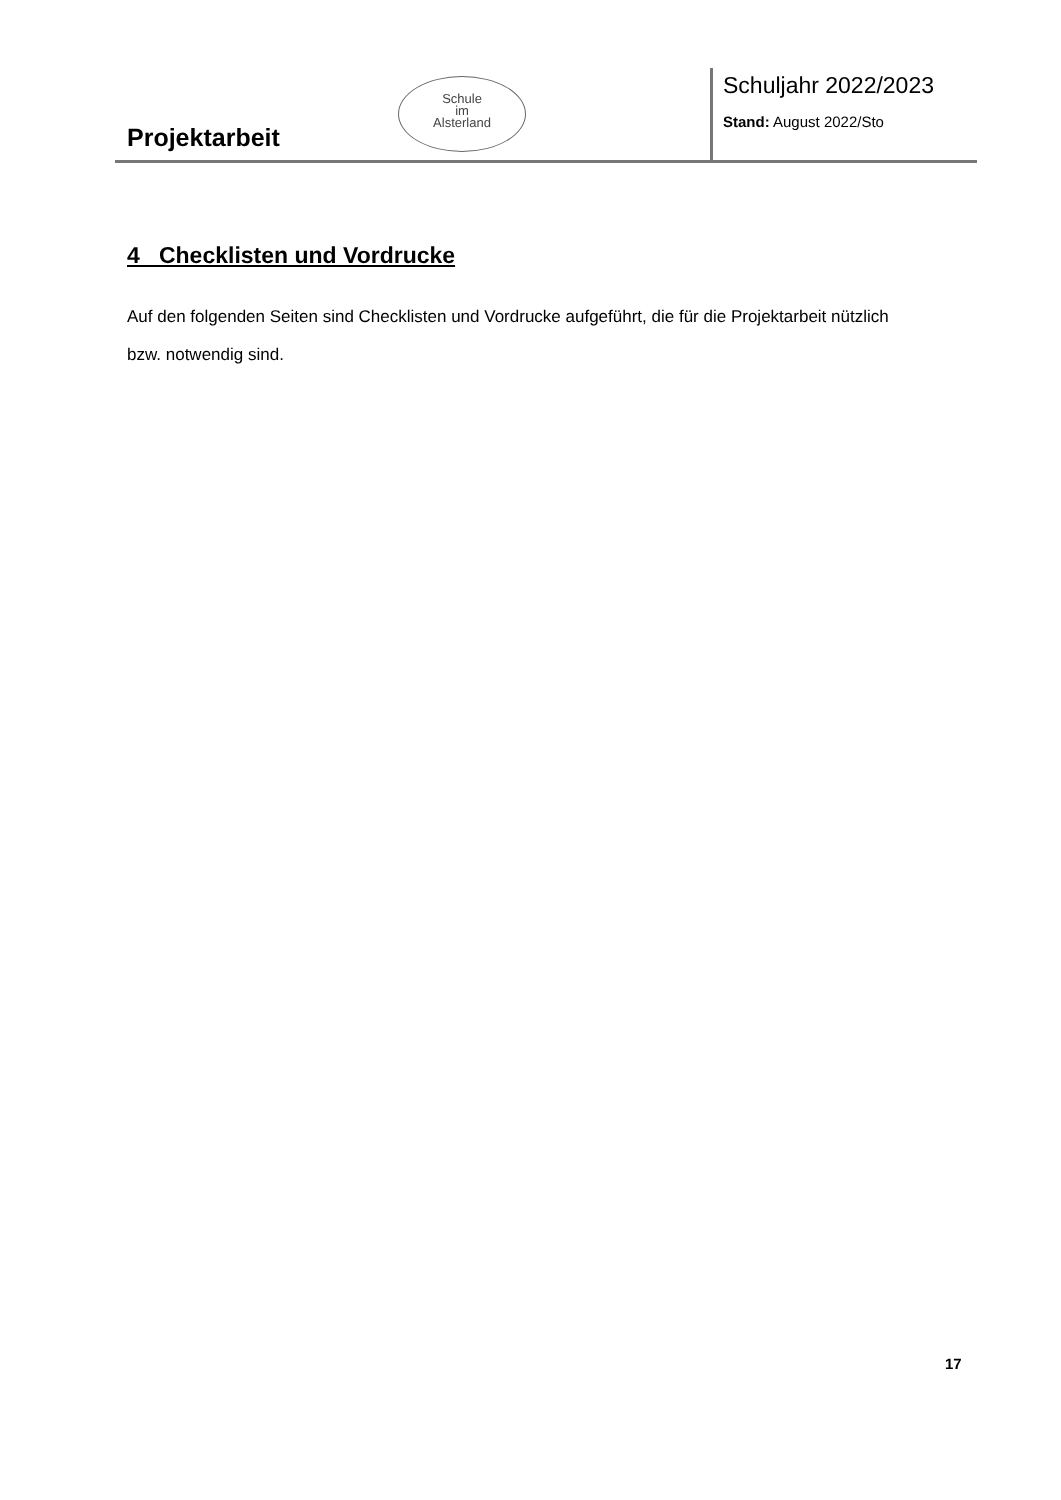Projektarbeit
Schule
im
Alsterland
Schuljahr 2022/2023
Stand: August 2022/Sto
4 Checklisten und Vordrucke
Auf den folgenden Seiten sind Checklisten und Vordrucke aufgeführt, die für die Projektarbeit nützlich bzw. notwendig sind.
17